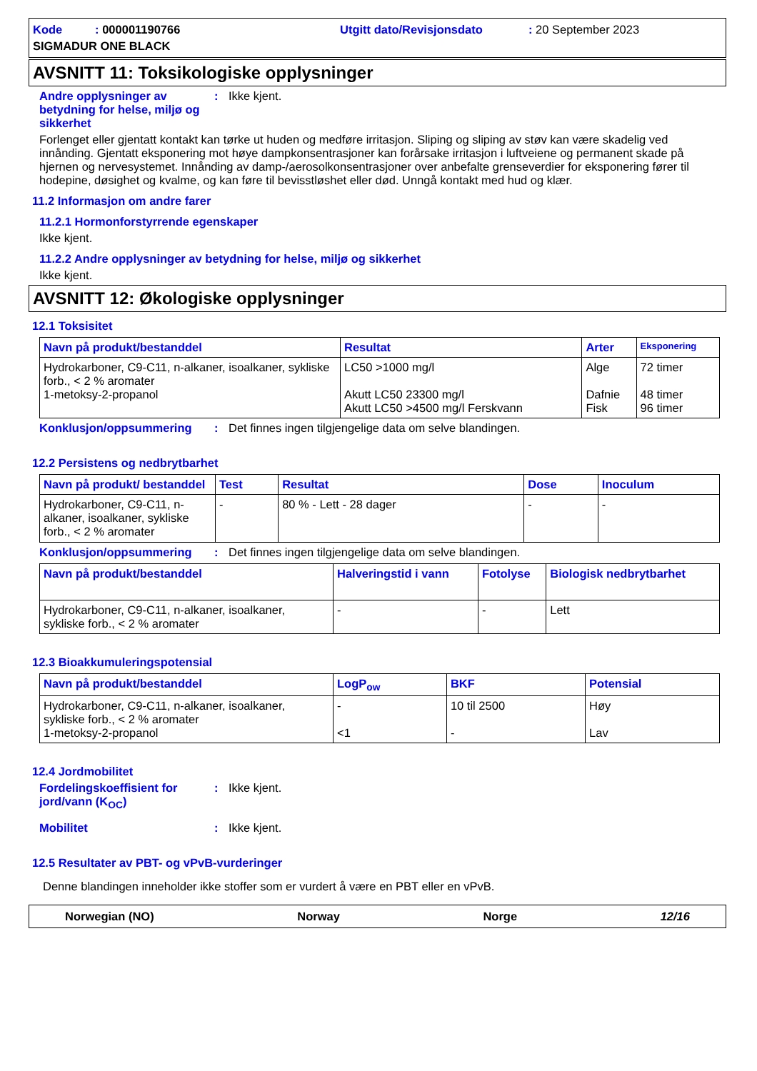Kode : 000001190766
Utgitt dato/Revisjonsdato : 20 September 2023
SIGMADUR ONE BLACK
AVSNITT 11: Toksikologiske opplysninger
Andre opplysninger av betydning for helse, miljø og sikkerhet: Ikke kjent.
Forlenget eller gjentatt kontakt kan tørke ut huden og medføre irritasjon. Sliping og sliping av støv kan være skadelig ved innånding. Gjentatt eksponering mot høye dampkonsentrasjoner kan forårsake irritasjon i luftveiene og permanent skade på hjernen og nervesystemet. Innånding av damp-/aerosolkonsentrasjoner over anbefalte grenseverdier for eksponering fører til hodepine, døsighet og kvalme, og kan føre til bevisstløshet eller død. Unngå kontakt med hud og klær.
11.2 Informasjon om andre farer
11.2.1 Hormonforstyrrende egenskaper
Ikke kjent.
11.2.2 Andre opplysninger av betydning for helse, miljø og sikkerhet
Ikke kjent.
AVSNITT 12: Økologiske opplysninger
12.1 Toksisitet
| Navn på produkt/bestanddel | Resultat | Arter | Eksponering |
| --- | --- | --- | --- |
| Hydrokarboner, C9-C11, n-alkaner, isoalkaner, sykliske forb., < 2 % aromater 1-metoksy-2-propanol | LC50 >1000 mg/l Akutt LC50 23300 mg/l Akutt LC50 >4500 mg/l Ferskvann | Alge Dafnie Fisk | 72 timer 48 timer 96 timer |
Konklusjon/oppsummering: Det finnes ingen tilgjengelige data om selve blandingen.
12.2 Persistens og nedbrytbarhet
| Navn på produkt/ bestanddel | Test | Resultat | Dose | Inoculum |
| --- | --- | --- | --- | --- |
| Hydrokarboner, C9-C11, n-alkaner, isoalkaner, sykliske forb., < 2 % aromater | - | 80 % - Lett - 28 dager | - | - |
Konklusjon/oppsummering: Det finnes ingen tilgjengelige data om selve blandingen.
| Navn på produkt/bestanddel | Halveringstid i vann | Fotolyse | Biologisk nedbrytbarhet |
| --- | --- | --- | --- |
| Hydrokarboner, C9-C11, n-alkaner, isoalkaner, sykliske forb., < 2 % aromater | - | - | Lett |
12.3 Bioakkumuleringspotensial
| Navn på produkt/bestanddel | LogP<sub>ow</sub> | BKF | Potensial |
| --- | --- | --- | --- |
| Hydrokarboner, C9-C11, n-alkaner, isoalkaner, sykliske forb., < 2 % aromater 1-metoksy-2-propanol | - <1 | 10 til 2500 - | Høy Lav |
12.4 Jordmobilitet
Fordelingskoeffisient for jord/vann (K<sub>OC</sub>): Ikke kjent.
Mobilitet: Ikke kjent.
12.5 Resultater av PBT- og vPvB-vurderinger
Denne blandingen inneholder ikke stoffer som er vurdert å være en PBT eller en vPvB.
Norwegian (NO) Norway Norge 12/16